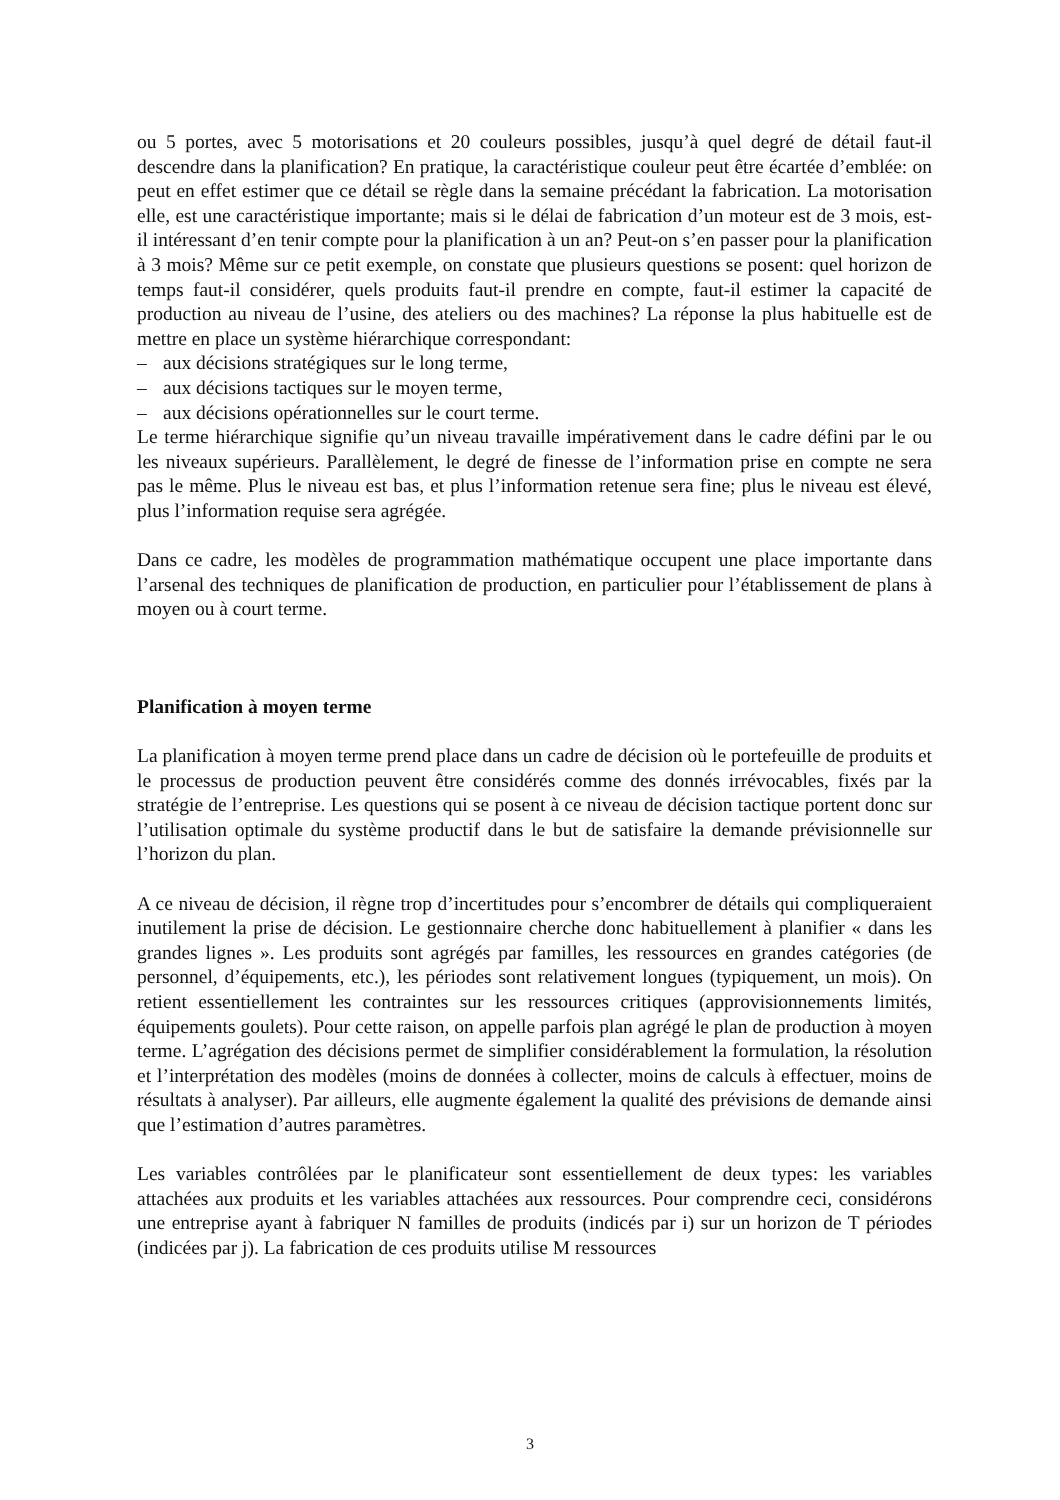ou 5 portes, avec 5 motorisations et 20 couleurs possibles, jusqu’à quel degré de détail faut-il descendre dans la planification? En pratique, la caractéristique couleur peut être écartée d’emblée: on peut en effet estimer que ce détail se règle dans la semaine précédant la fabrication. La motorisation elle, est une caractéristique importante; mais si le délai de fabrication d’un moteur est de 3 mois, est-il intéressant d’en tenir compte pour la planification à un an? Peut-on s’en passer pour la planification à 3 mois? Même sur ce petit exemple, on constate que plusieurs questions se posent: quel horizon de temps faut-il considérer, quels produits faut-il prendre en compte, faut-il estimer la capacité de production au niveau de l’usine, des ateliers ou des machines? La réponse la plus habituelle est de mettre en place un système hiérarchique correspondant:
– aux décisions stratégiques sur le long terme,
– aux décisions tactiques sur le moyen terme,
– aux décisions opérationnelles sur le court terme.
Le terme hiérarchique signifie qu’un niveau travaille impérativement dans le cadre défini par le ou les niveaux supérieurs. Parallèlement, le degré de finesse de l’information prise en compte ne sera pas le même. Plus le niveau est bas, et plus l’information retenue sera fine; plus le niveau est élevé, plus l’information requise sera agrégée.
Dans ce cadre, les modèles de programmation mathématique occupent une place importante dans l’arsenal des techniques de planification de production, en particulier pour l’établissement de plans à moyen ou à court terme.
Planification à moyen terme
La planification à moyen terme prend place dans un cadre de décision où le portefeuille de produits et le processus de production peuvent être considérés comme des donnés irrévocables, fixés par la stratégie de l’entreprise. Les questions qui se posent à ce niveau de décision tactique portent donc sur l’utilisation optimale du système productif dans le but de satisfaire la demande prévisionnelle sur l’horizon du plan.
A ce niveau de décision, il règne trop d’incertitudes pour s’encombrer de détails qui compliqueraient inutilement la prise de décision. Le gestionnaire cherche donc habituellement à planifier « dans les grandes lignes ». Les produits sont agrégés par familles, les ressources en grandes catégories (de personnel, d’équipements, etc.), les périodes sont relativement longues (typiquement, un mois). On retient essentiellement les contraintes sur les ressources critiques (approvisionnements limités, équipements goulets). Pour cette raison, on appelle parfois plan agrégé le plan de production à moyen terme. L’agrégation des décisions permet de simplifier considérablement la formulation, la résolution et l’interprétation des modèles (moins de données à collecter, moins de calculs à effectuer, moins de résultats à analyser). Par ailleurs, elle augmente également la qualité des prévisions de demande ainsi que l’estimation d’autres paramètres.
Les variables contrôlées par le planificateur sont essentiellement de deux types: les variables attachées aux produits et les variables attachées aux ressources. Pour comprendre ceci, considérons une entreprise ayant à fabriquer N familles de produits (indicés par i) sur un horizon de T périodes (indicées par j). La fabrication de ces produits utilise M ressources
3